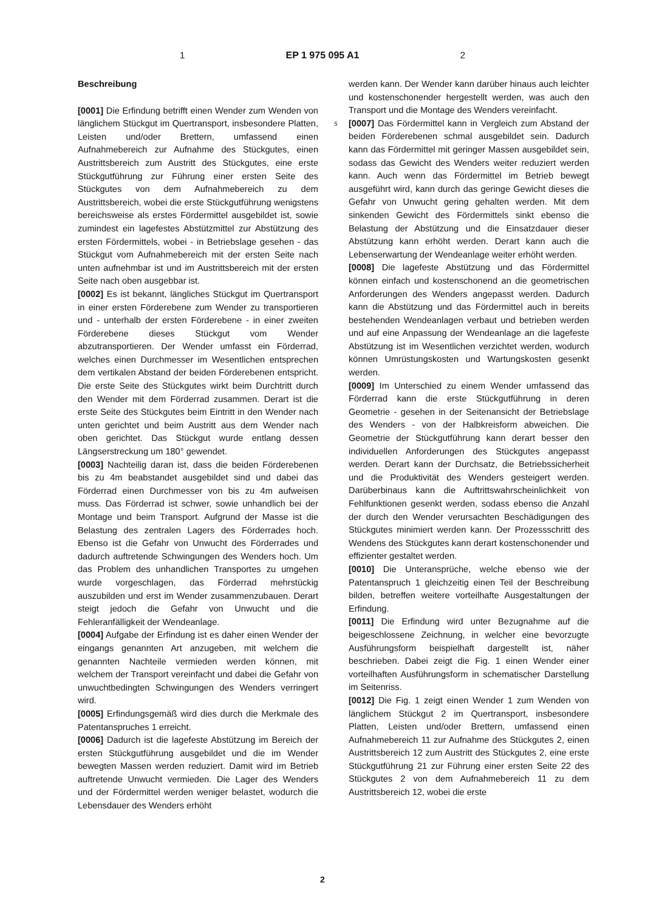1 EP 1 975 095 A1 2
Beschreibung
[0001] Die Erfindung betrifft einen Wender zum Wenden von länglichem Stückgut im Quertransport, insbesondere Platten, Leisten und/oder Brettern, umfassend einen Aufnahmebereich zur Aufnahme des Stückgutes, einen Austrittsbereich zum Austritt des Stückgutes, eine erste Stückgutführung zur Führung einer ersten Seite des Stückgutes von dem Aufnahmebereich zu dem Austrittsbereich, wobei die erste Stückgutführung wenigstens bereichsweise als erstes Fördermittel ausgebildet ist, sowie zumindest ein lagefestes Abstützmittel zur Abstützung des ersten Fördermittels, wobei - in Betriebslage gesehen - das Stückgut vom Aufnahmebereich mit der ersten Seite nach unten aufnehmbar ist und im Austrittsbereich mit der ersten Seite nach oben ausgebbar ist.
[0002] Es ist bekannt, längliches Stückgut im Quertransport in einer ersten Förderebene zum Wender zu transportieren und - unterhalb der ersten Förderebene - in einer zweiten Förderebene dieses Stückgut vom Wender abzutransportieren. Der Wender umfasst ein Förderrad, welches einen Durchmesser im Wesentlichen entsprechen dem vertikalen Abstand der beiden Förderebenen entspricht. Die erste Seite des Stückgutes wirkt beim Durchtritt durch den Wender mit dem Förderrad zusammen. Derart ist die erste Seite des Stückgutes beim Eintritt in den Wender nach unten gerichtet und beim Austritt aus dem Wender nach oben gerichtet. Das Stückgut wurde entlang dessen Längserstreckung um 180° gewendet.
[0003] Nachteilig daran ist, dass die beiden Förderebenen bis zu 4m beabstandet ausgebildet sind und dabei das Förderrad einen Durchmesser von bis zu 4m aufweisen muss. Das Förderrad ist schwer, sowie unhandlich bei der Montage und beim Transport. Aufgrund der Masse ist die Belastung des zentralen Lagers des Förderrades hoch. Ebenso ist die Gefahr von Unwucht des Förderrades und dadurch auftretende Schwingungen des Wenders hoch. Um das Problem des unhandlichen Transportes zu umgehen wurde vorgeschlagen, das Förderrad mehrstückig auszubilden und erst im Wender zusammenzubauen. Derart steigt jedoch die Gefahr von Unwucht und die Fehleranfälligkeit der Wendeanlage.
[0004] Aufgabe der Erfindung ist es daher einen Wender der eingangs genannten Art anzugeben, mit welchem die genannten Nachteile vermieden werden können, mit welchem der Transport vereinfacht und dabei die Gefahr von unwuchtbedingten Schwingungen des Wenders verringert wird.
[0005] Erfindungsgemäß wird dies durch die Merkmale des Patentanspruches 1 erreicht.
[0006] Dadurch ist die lagefeste Abstützung im Bereich der ersten Stückgutführung ausgebildet und die im Wender bewegten Massen werden reduziert. Damit wird im Betrieb auftretende Unwucht vermieden. Die Lager des Wenders und der Fördermittel werden weniger belastet, wodurch die Lebensdauer des Wenders erhöht
werden kann. Der Wender kann darüber hinaus auch leichter und kostenschonender hergestellt werden, was auch den Transport und die Montage des Wenders vereinfacht.
5 [0007] Das Fördermittel kann in Vergleich zum Abstand der beiden Förderebenen schmal ausgebildet sein. Dadurch kann das Fördermittel mit geringer Massen ausgebildet sein, sodass das Gewicht des Wenders weiter reduziert werden kann. Auch wenn das Fördermittel im Betrieb bewegt ausgeführt wird, kann durch das geringe Gewicht dieses die Gefahr von Unwucht gering gehalten werden. Mit dem sinkenden Gewicht des Fördermittels sinkt ebenso die Belastung der Abstützung und die Einsatzdauer dieser Abstützung kann erhöht werden. Derart kann auch die Lebenserwartung der Wendeanlage weiter erhöht werden.
[0008] Die lagefeste Abstützung und das Fördermittel können einfach und kostenschonend an die geometrischen Anforderungen des Wenders angepasst werden. Dadurch kann die Abstützung und das Fördermittel auch in bereits bestehenden Wendeanlagen verbaut und betrieben werden und auf eine Anpassung der Wendeanlage an die lagefeste Abstützung ist im Wesentlichen verzichtet werden, wodurch können Umrüstungskosten und Wartungskosten gesenkt werden.
[0009] Im Unterschied zu einem Wender umfassend das Förderrad kann die erste Stückgutführung in deren Geometrie - gesehen in der Seitenansicht der Betriebslage des Wenders - von der Halbkreisform abweichen. Die Geometrie der Stückgutführung kann derart besser den individuellen Anforderungen des Stückgutes angepasst werden. Derart kann der Durchsatz, die Betriebssicherheit und die Produktivität des Wenders gesteigert werden. Darüberbinaus kann die Auftrittswahrscheinlichkeit von Fehlfunktionen gesenkt werden, sodass ebenso die Anzahl der durch den Wender verursachten Beschädigungen des Stückgutes minimiert werden kann. Der Prozessschritt des Wendens des Stückgutes kann derart kostenschonender und effizienter gestaltet werden.
[0010] Die Unteransprüche, welche ebenso wie der Patentanspruch 1 gleichzeitig einen Teil der Beschreibung bilden, betreffen weitere vorteilhafte Ausgestaltungen der Erfindung.
[0011] Die Erfindung wird unter Bezugnahme auf die beigeschlossene Zeichnung, in welcher eine bevorzugte Ausführungsform beispielhaft dargestellt ist, näher beschrieben. Dabei zeigt die Fig. 1 einen Wender einer vorteilhaften Ausführungsform in schematischer Darstellung im Seitenriss.
[0012] Die Fig. 1 zeigt einen Wender 1 zum Wenden von länglichem Stückgut 2 im Quertransport, insbesondere Platten, Leisten und/oder Brettern, umfassend einen Aufnahmebereich 11 zur Aufnahme des Stückgutes 2, einen Austrittsbereich 12 zum Austritt des Stückgutes 2, eine erste Stückgutführung 21 zur Führung einer ersten Seite 22 des Stückgutes 2 von dem Aufnahmebereich 11 zu dem Austrittsbereich 12, wobei die erste
2